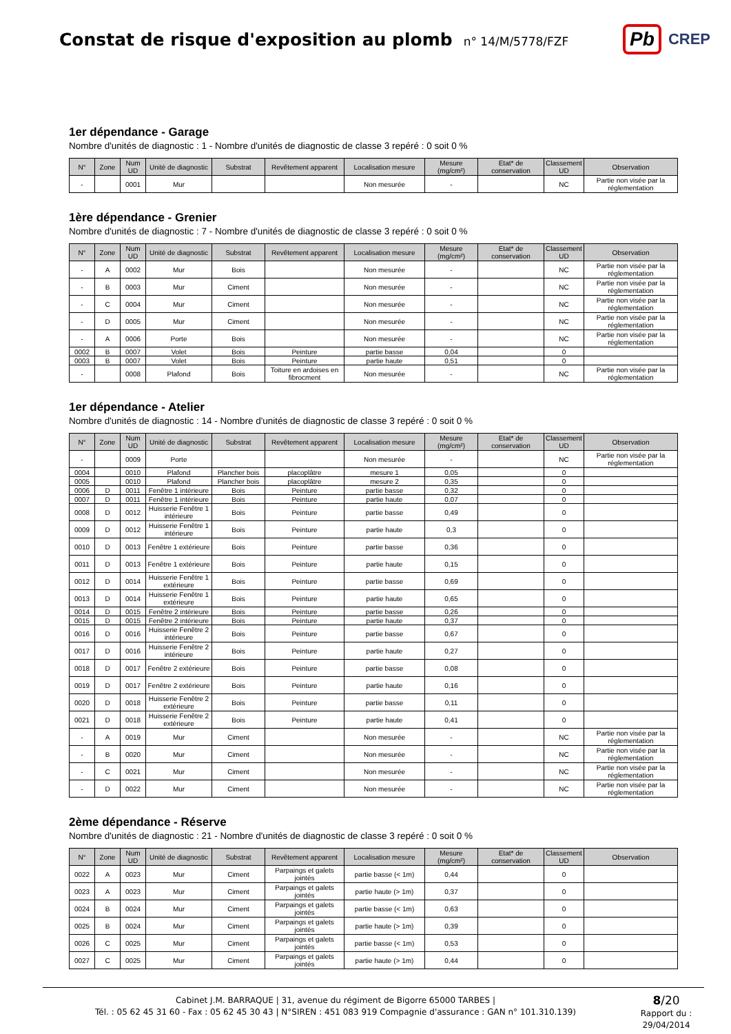Constat de risque d'exposition au plomb
n° 14/M/5778/FZF
Pb CREP
1er dépendance - Garage
Nombre d'unités de diagnostic : 1 - Nombre d'unités de diagnostic de classe 3 repéré : 0 soit 0 %
| N° | Zone | Num UD | Unité de diagnostic | Substrat | Revêtement apparent | Localisation mesure | Mesure (mg/cm²) | Etat* de conservation | Classement UD | Observation |
| --- | --- | --- | --- | --- | --- | --- | --- | --- | --- | --- |
| - | | 0001 | Mur | | | Non mesurée | - | | NC | Partie non visée par la réglementation |
1ère dépendance - Grenier
Nombre d'unités de diagnostic : 7 - Nombre d'unités de diagnostic de classe 3 repéré : 0 soit 0 %
| N° | Zone | Num UD | Unité de diagnostic | Substrat | Revêtement apparent | Localisation mesure | Mesure (mg/cm²) | Etat* de conservation | Classement UD | Observation |
| --- | --- | --- | --- | --- | --- | --- | --- | --- | --- | --- |
| - | A | 0002 | Mur | Bois | | Non mesurée | - | | NC | Partie non visée par la réglementation |
| - | B | 0003 | Mur | Ciment | | Non mesurée | - | | NC | Partie non visée par la réglementation |
| - | C | 0004 | Mur | Ciment | | Non mesurée | - | | NC | Partie non visée par la réglementation |
| - | D | 0005 | Mur | Ciment | | Non mesurée | - | | NC | Partie non visée par la réglementation |
| - | A | 0006 | Porte | Bois | | Non mesurée | - | | NC | Partie non visée par la réglementation |
| 0002 | B | 0007 | Volet | Bois | Peinture | partie basse | 0,04 | | 0 | |
| 0003 | B | 0007 | Volet | Bois | Peinture | partie haute | 0,51 | | 0 | |
| - | | 0008 | Plafond | Bois | Toiture en ardoises en fibrocment | Non mesurée | - | | NC | Partie non visée par la réglementation |
1er dépendance - Atelier
Nombre d'unités de diagnostic : 14 - Nombre d'unités de diagnostic de classe 3 repéré : 0 soit 0 %
| N° | Zone | Num UD | Unité de diagnostic | Substrat | Revêtement apparent | Localisation mesure | Mesure (mg/cm²) | Etat* de conservation | Classement UD | Observation |
| --- | --- | --- | --- | --- | --- | --- | --- | --- | --- | --- |
| - | | 0009 | Porte | | | Non mesurée | - | | NC | Partie non visée par la réglementation |
| 0004 | | 0010 | Plafond | Plancher bois | placoplâtre | mesure 1 | 0,05 | | 0 | |
| 0005 | | 0010 | Plafond | Plancher bois | placoplâtre | mesure 2 | 0,35 | | 0 | |
| 0006 | D | 0011 | Fenêtre 1 intérieure | Bois | Peinture | partie basse | 0,32 | | 0 | |
| 0007 | D | 0011 | Fenêtre 1 intérieure | Bois | Peinture | partie haute | 0,07 | | 0 | |
| 0008 | D | 0012 | Huisserie Fenêtre 1 intérieure | Bois | Peinture | partie basse | 0,49 | | 0 | |
| 0009 | D | 0012 | Huisserie Fenêtre 1 intérieure | Bois | Peinture | partie haute | 0,3 | | 0 | |
| 0010 | D | 0013 | Fenêtre 1 extérieure | Bois | Peinture | partie basse | 0,36 | | 0 | |
| 0011 | D | 0013 | Fenêtre 1 extérieure | Bois | Peinture | partie haute | 0,15 | | 0 | |
| 0012 | D | 0014 | Huisserie Fenêtre 1 extérieure | Bois | Peinture | partie basse | 0,69 | | 0 | |
| 0013 | D | 0014 | Huisserie Fenêtre 1 extérieure | Bois | Peinture | partie haute | 0,65 | | 0 | |
| 0014 | D | 0015 | Fenêtre 2 intérieure | Bois | Peinture | partie basse | 0,26 | | 0 | |
| 0015 | D | 0015 | Fenêtre 2 intérieure | Bois | Peinture | partie haute | 0,37 | | 0 | |
| 0016 | D | 0016 | Huisserie Fenêtre 2 intérieure | Bois | Peinture | partie basse | 0,67 | | 0 | |
| 0017 | D | 0016 | Huisserie Fenêtre 2 intérieure | Bois | Peinture | partie haute | 0,27 | | 0 | |
| 0018 | D | 0017 | Fenêtre 2 extérieure | Bois | Peinture | partie basse | 0,08 | | 0 | |
| 0019 | D | 0017 | Fenêtre 2 extérieure | Bois | Peinture | partie haute | 0,16 | | 0 | |
| 0020 | D | 0018 | Huisserie Fenêtre 2 extérieure | Bois | Peinture | partie basse | 0,11 | | 0 | |
| 0021 | D | 0018 | Huisserie Fenêtre 2 extérieure | Bois | Peinture | partie haute | 0,41 | | 0 | |
| - | A | 0019 | Mur | Ciment | | Non mesurée | - | | NC | Partie non visée par la réglementation |
| - | B | 0020 | Mur | Ciment | | Non mesurée | - | | NC | Partie non visée par la réglementation |
| - | C | 0021 | Mur | Ciment | | Non mesurée | - | | NC | Partie non visée par la réglementation |
| - | D | 0022 | Mur | Ciment | | Non mesurée | - | | NC | Partie non visée par la réglementation |
2ème dépendance - Réserve
Nombre d'unités de diagnostic : 21 - Nombre d'unités de diagnostic de classe 3 repéré : 0 soit 0 %
| N° | Zone | Num UD | Unité de diagnostic | Substrat | Revêtement apparent | Localisation mesure | Mesure (mg/cm²) | Etat* de conservation | Classement UD | Observation |
| --- | --- | --- | --- | --- | --- | --- | --- | --- | --- | --- |
| 0022 | A | 0023 | Mur | Ciment | Parpaings et galets jointés | partie basse (< 1m) | 0,44 | | 0 | |
| 0023 | A | 0023 | Mur | Ciment | Parpaings et galets jointés | partie haute (> 1m) | 0,37 | | 0 | |
| 0024 | B | 0024 | Mur | Ciment | Parpaings et galets jointés | partie basse (< 1m) | 0,63 | | 0 | |
| 0025 | B | 0024 | Mur | Ciment | Parpaings et galets jointés | partie haute (> 1m) | 0,39 | | 0 | |
| 0026 | C | 0025 | Mur | Ciment | Parpaings et galets jointés | partie basse (< 1m) | 0,53 | | 0 | |
| 0027 | C | 0025 | Mur | Ciment | Parpaings et galets jointés | partie haute (> 1m) | 0,44 | | 0 | |
Cabinet J.M. BARRAQUE | 31, avenue du régiment de Bigorre 65000 TARBES |
Tél. : 05 62 45 31 60 - Fax : 05 62 45 30 43 | N°SIREN : 451 083 919 Compagnie d'assurance : GAN n° 101.310.139)
8/20
Rapport du :
29/04/2014